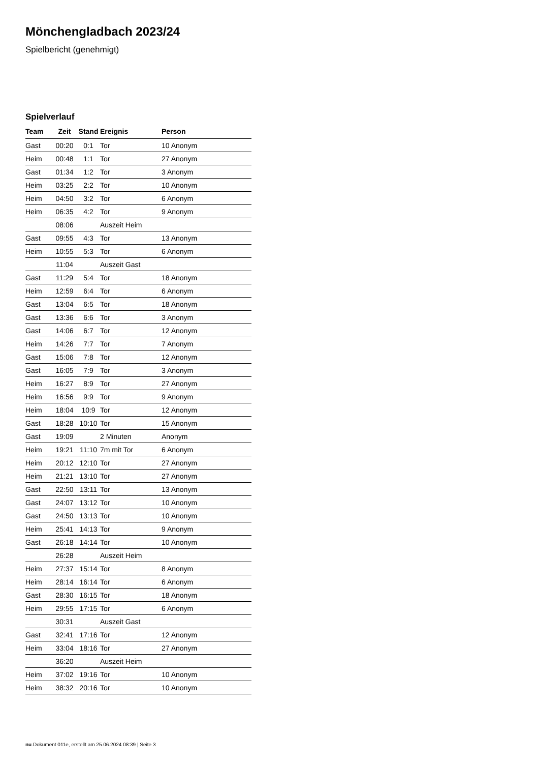Mönchengladbach 2023/24
Spielbericht (genehmigt)
Spielverlauf
| Team | Zeit | Stand | Ereignis | Person |
| --- | --- | --- | --- | --- |
| Gast | 00:20 | 0:1 | Tor | 10 Anonym |
| Heim | 00:48 | 1:1 | Tor | 27 Anonym |
| Gast | 01:34 | 1:2 | Tor | 3 Anonym |
| Heim | 03:25 | 2:2 | Tor | 10 Anonym |
| Heim | 04:50 | 3:2 | Tor | 6 Anonym |
| Heim | 06:35 | 4:2 | Tor | 9 Anonym |
| | 08:06 | | Auszeit Heim | |
| Gast | 09:55 | 4:3 | Tor | 13 Anonym |
| Heim | 10:55 | 5:3 | Tor | 6 Anonym |
| | 11:04 | | Auszeit Gast | |
| Gast | 11:29 | 5:4 | Tor | 18 Anonym |
| Heim | 12:59 | 6:4 | Tor | 6 Anonym |
| Gast | 13:04 | 6:5 | Tor | 18 Anonym |
| Gast | 13:36 | 6:6 | Tor | 3 Anonym |
| Gast | 14:06 | 6:7 | Tor | 12 Anonym |
| Heim | 14:26 | 7:7 | Tor | 7 Anonym |
| Gast | 15:06 | 7:8 | Tor | 12 Anonym |
| Gast | 16:05 | 7:9 | Tor | 3 Anonym |
| Heim | 16:27 | 8:9 | Tor | 27 Anonym |
| Heim | 16:56 | 9:9 | Tor | 9 Anonym |
| Heim | 18:04 | 10:9 | Tor | 12 Anonym |
| Gast | 18:28 | 10:10 | Tor | 15 Anonym |
| Gast | 19:09 | | 2 Minuten | Anonym |
| Heim | 19:21 | 11:10 | 7m mit Tor | 6 Anonym |
| Heim | 20:12 | 12:10 | Tor | 27 Anonym |
| Heim | 21:21 | 13:10 | Tor | 27 Anonym |
| Gast | 22:50 | 13:11 | Tor | 13 Anonym |
| Gast | 24:07 | 13:12 | Tor | 10 Anonym |
| Gast | 24:50 | 13:13 | Tor | 10 Anonym |
| Heim | 25:41 | 14:13 | Tor | 9 Anonym |
| Gast | 26:18 | 14:14 | Tor | 10 Anonym |
| | 26:28 | | Auszeit Heim | |
| Heim | 27:37 | 15:14 | Tor | 8 Anonym |
| Heim | 28:14 | 16:14 | Tor | 6 Anonym |
| Gast | 28:30 | 16:15 | Tor | 18 Anonym |
| Heim | 29:55 | 17:15 | Tor | 6 Anonym |
| | 30:31 | | Auszeit Gast | |
| Gast | 32:41 | 17:16 | Tor | 12 Anonym |
| Heim | 33:04 | 18:16 | Tor | 27 Anonym |
| | 36:20 | | Auszeit Heim | |
| Heim | 37:02 | 19:16 | Tor | 10 Anonym |
| Heim | 38:32 | 20:16 | Tor | 10 Anonym |
nu.Dokument 011e, erstellt am 25.06.2024 08:39 | Seite 3